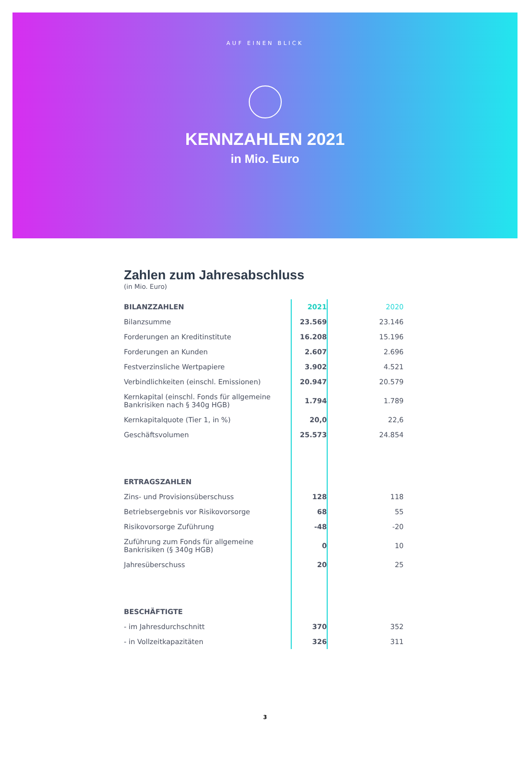AUF EINEN BLICK
KENNZAHLEN 2021
in Mio. Euro
Zahlen zum Jahresabschluss
(in Mio. Euro)
| BILANZZAHLEN | 2021 | 2020 |
| --- | --- | --- |
| Bilanzsumme | 23.569 | 23.146 |
| Forderungen an Kreditinstitute | 16.208 | 15.196 |
| Forderungen an Kunden | 2.607 | 2.696 |
| Festverzinsliche Wertpapiere | 3.902 | 4.521 |
| Verbindlichkeiten (einschl. Emissionen) | 20.947 | 20.579 |
| Kernkapital (einschl. Fonds für allgemeine Bankrisiken nach § 340g HGB) | 1.794 | 1.789 |
| Kernkapitalquote (Tier 1, in %) | 20,0 | 22,6 |
| Geschäftsvolumen | 25.573 | 24.854 |
| ERTRAGSZAHLEN | | |
| Zins- und Provisionsüberschuss | 128 | 118 |
| Betriebsergebnis vor Risikovorsorge | 68 | 55 |
| Risikovorsorge Zuführung | -48 | -20 |
| Zuführung zum Fonds für allgemeine Bankrisiken (§ 340g HGB) | 0 | 10 |
| Jahresüberschuss | 20 | 25 |
| BESCHÄFTIGTE | | |
| - im Jahresdurchschnitt | 370 | 352 |
| - in Vollzeitkapazitäten | 326 | 311 |
3